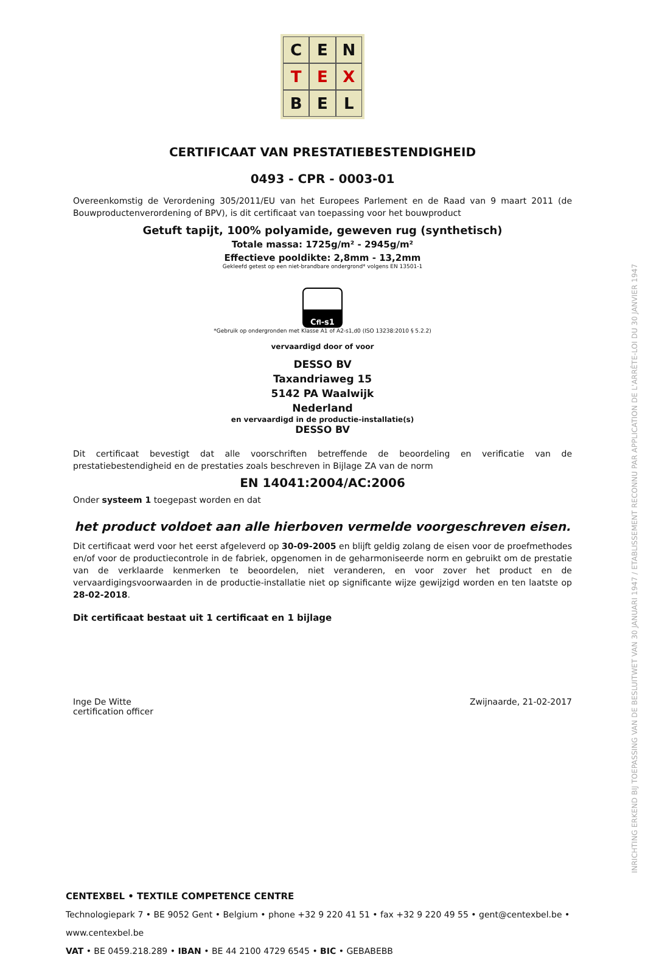INRICHTING ERKEND BIJ TOEPASSING VAN DE BESLUITWET VAN 30 JANUARI 1947 / ETABLISSEMENT RECONNU PAR APPLICATION DE L'ARRÊTE-LOI DU 30 JANVIER 1947
C
E
N
T
E
X
B
E
L
CERTIFICAAT VAN PRESTATIEBESTENDIGHEID
0493 - CPR - 0003-01
Overeenkomstig de Verordening 305/2011/EU van het Europees Parlement en de Raad van 9 maart 2011 (de Bouwproductenverordening of BPV), is dit certificaat van toepassing voor het bouwproduct
Getuft tapijt, 100% polyamide, geweven rug (synthetisch)
Totale massa: 1725g/m² - 2945g/m²
Effectieve pooldikte: 2,8mm - 13,2mm
Gekleefd getest op een niet-brandbare ondergrond* volgens EN 13501-1
C<sub>fl</sub>-s1
*Gebruik op ondergronden met Klasse A1 of A2-s1,d0 (ISO 13238:2010 § 5.2.2)
vervaardigd door of voor
DESSO BV
Taxandriaweg 15
5142 PA Waalwijk
Nederland
en vervaardigd in de productie-installatie(s)
DESSO BV
Dit certificaat bevestigt dat alle voorschriften betreffende de beoordeling en verificatie van de prestatiebestendigheid en de prestaties zoals beschreven in Bijlage ZA van de norm
EN 14041:2004/AC:2006
Onder systeem 1 toegepast worden en dat
het product voldoet aan alle hierboven vermelde voorgeschreven eisen.
Dit certificaat werd voor het eerst afgeleverd op 30-09-2005 en blijft geldig zolang de eisen voor de proefmethodes en/of voor de productiecontrole in de fabriek, opgenomen in de geharmoniseerde norm en gebruikt om de prestatie van de verklaarde kenmerken te beoordelen, niet veranderen, en voor zover het product en de vervaardigingsvoorwaarden in de productie-installatie niet op significante wijze gewijzigd worden en ten laatste op 28-02-2018.
Dit certificaat bestaat uit 1 certificaat en 1 bijlage
Inge De Witte
certification officer
Zwijnaarde, 21-02-2017
CENTEXBEL • TEXTILE COMPETENCE CENTRE
Technologiepark 7 • BE 9052 Gent • Belgium • phone +32 9 220 41 51 • fax +32 9 220 49 55 • gent@centexbel.be • www.centexbel.be
VAT • BE 0459.218.289 • IBAN • BE 44 2100 4729 6545 • BIC • GEBABEBB